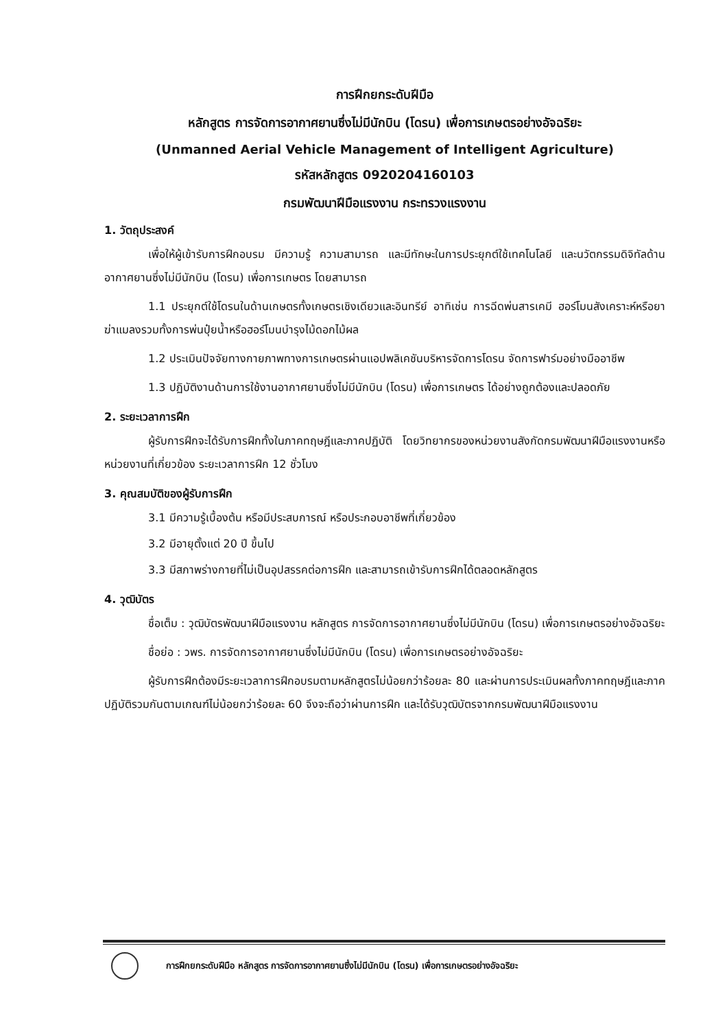การฝึกยกระดับฝีมือ
หลักสูตร การจัดการอากาศยานซึ่งไม่มีนักบิน (โดรน) เพื่อการเกษตรอย่างอัจฉริยะ
(Unmanned Aerial Vehicle Management of Intelligent Agriculture)
รหัสหลักสูตร 0920204160103
กรมพัฒนาฝีมือแรงงาน กระทรวงแรงงาน
1. วัตถุประสงค์
เพื่อให้ผู้เข้ารับการฝึกอบรม มีความรู้ ความสามารถ และมีทักษะในการประยุกต์ใช้เทคโนโลยี และนวัตกรรมดิจิทัลด้านอากาศยานซึ่งไม่มีนักบิน (โดรน) เพื่อการเกษตร โดยสามารถ
1.1 ประยุกต์ใช้โดรนในด้านเกษตรทั้งเกษตรเชิงเดียวและอินทรีย์ อาทิเช่น การฉีดพ่นสารเคมี ฮอร์โมนสังเคราะห์หรือยาฆ่าแมลงรวมทั้งการพ่นปุ๋ยน้ำหรือฮอร์โมนบำรุงไม้ดอกไม้ผล
1.2 ประเมินปัจจัยทางกายภาพทางการเกษตรผ่านแอปพลิเคชันบริหารจัดการโดรน จัดการฟาร์มอย่างมืออาชีพ
1.3 ปฏิบัติงานด้านการใช้งานอากาศยานซึ่งไม่มีนักบิน (โดรน) เพื่อการเกษตร ได้อย่างถูกต้องและปลอดภัย
2. ระยะเวลาการฝึก
ผู้รับการฝึกจะได้รับการฝึกทั้งในภาคทฤษฎีและภาคปฏิบัติ โดยวิทยากรของหน่วยงานสังกัดกรมพัฒนาฝีมือแรงงานหรือหน่วยงานที่เกี่ยวข้อง ระยะเวลาการฝึก 12 ชั่วโมง
3. คุณสมบัติของผู้รับการฝึก
3.1 มีความรู้เบื้องต้น หรือมีประสบการณ์ หรือประกอบอาชีพที่เกี่ยวข้อง
3.2 มีอายุตั้งแต่ 20 ปี ขึ้นไป
3.3 มีสภาพร่างกายที่ไม่เป็นอุปสรรคต่อการฝึก และสามารถเข้ารับการฝึกได้ตลอดหลักสูตร
4. วุฒิบัตร
ชื่อเต็ม : วุฒิบัตรพัฒนาฝีมือแรงงาน หลักสูตร การจัดการอากาศยานซึ่งไม่มีนักบิน (โดรน) เพื่อการเกษตรอย่างอัจฉริยะ
ชื่อย่อ : วพร. การจัดการอากาศยานซึ่งไม่มีนักบิน (โดรน) เพื่อการเกษตรอย่างอัจฉริยะ
ผู้รับการฝึกต้องมีระยะเวลาการฝึกอบรมตามหลักสูตรไม่น้อยกว่าร้อยละ 80 และผ่านการประเมินผลทั้งภาคทฤษฎีและภาคปฏิบัติรวมกันตามเกณฑ์ไม่น้อยกว่าร้อยละ 60 จึงจะถือว่าผ่านการฝึก และได้รับวุฒิบัตรจากกรมพัฒนาฝีมือแรงงาน
การฝึกยกระดับฝีมือ หลักสูตร การจัดการอากาศยานซึ่งไม่มีนักบิน (โดรน) เพื่อการเกษตรอย่างอัจฉริยะ